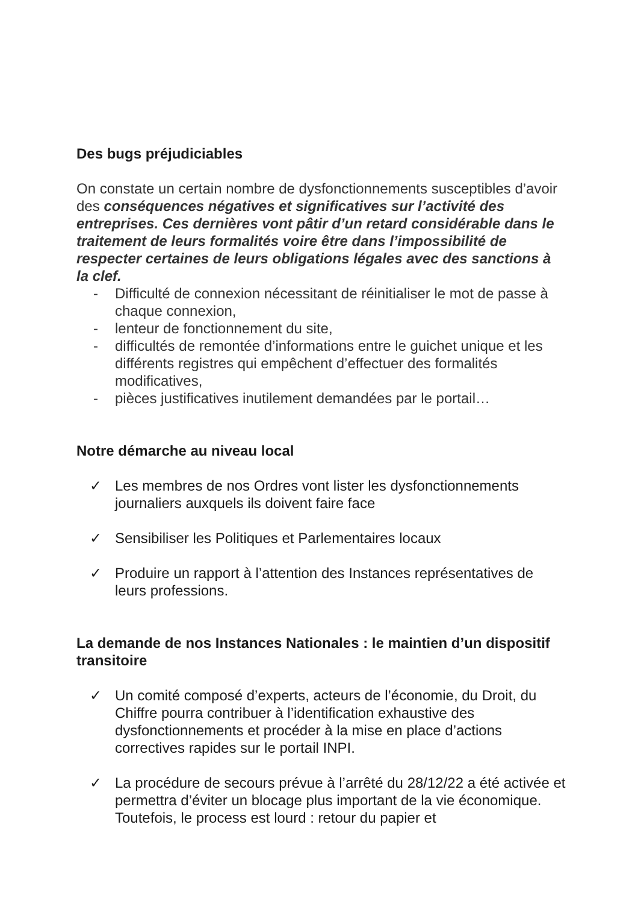Des bugs préjudiciables
On constate un certain nombre de dysfonctionnements susceptibles d’avoir des conséquences négatives et significatives sur l’activité des entreprises. Ces dernières vont pâtir d’un retard considérable dans le traitement de leurs formalités voire être dans l’impossibilité de respecter certaines de leurs obligations légales avec des sanctions à la clef.
- Difficulté de connexion nécessitant de réinitialiser le mot de passe à chaque connexion,
- lenteur de fonctionnement du site,
- difficultés de remontée d’informations entre le guichet unique et les différents registres qui empêchent d’effectuer des formalités modificatives,
- pièces justificatives inutilement demandées par le portail…
Notre démarche au niveau local
✓ Les membres de nos Ordres vont lister les dysfonctionnements journaliers auxquels ils doivent faire face
✓ Sensibiliser les Politiques et Parlementaires locaux
✓ Produire un rapport à l’attention des Instances représentatives de leurs professions.
La demande de nos Instances Nationales : le maintien d’un dispositif transitoire
✓ Un comité composé d’experts, acteurs de l’économie, du Droit, du Chiffre pourra contribuer à l’identification exhaustive des dysfonctionnements et procéder à la mise en place d’actions correctives rapides sur le portail INPI.
✓ La procédure de secours prévue à l’arrêté du 28/12/22 a été activée et permettra d’éviter un blocage plus important de la vie économique. Toutefois, le process est lourd : retour du papier et